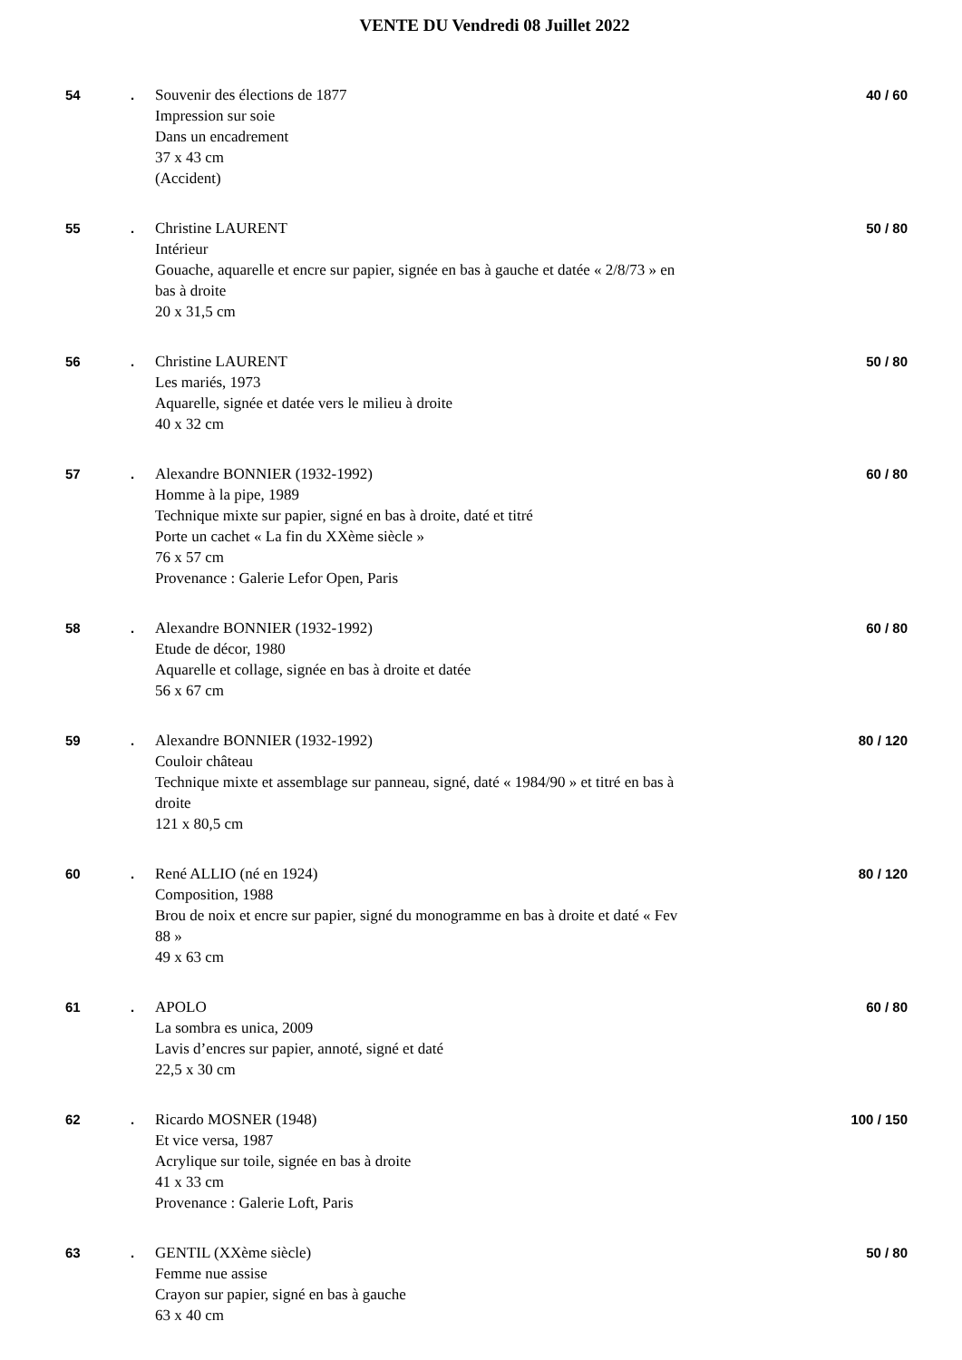VENTE DU Vendredi 08 Juillet 2022
54 . Souvenir des élections de 1877
Impression sur soie
Dans un encadrement
37 x 43 cm
(Accident)
40 / 60
55 . Christine LAURENT
Intérieur
Gouache, aquarelle et encre sur papier, signée en bas à gauche et datée « 2/8/73 » en bas à droite
20 x 31,5 cm
50 / 80
56 . Christine LAURENT
Les mariés, 1973
Aquarelle, signée et datée vers le milieu à droite
40 x 32 cm
50 / 80
57 . Alexandre BONNIER (1932-1992)
Homme à la pipe, 1989
Technique mixte sur papier, signé en bas à droite, daté et titré
Porte un cachet « La fin du XXème siècle »
76 x 57 cm
Provenance : Galerie Lefor Open, Paris
60 / 80
58 . Alexandre BONNIER (1932-1992)
Etude de décor, 1980
Aquarelle et collage, signée en bas à droite et datée
56 x 67 cm
60 / 80
59 . Alexandre BONNIER (1932-1992)
Couloir château
Technique mixte et assemblage sur panneau, signé, daté « 1984/90 » et titré en bas à droite
121 x 80,5 cm
80 / 120
60 . René ALLIO (né en 1924)
Composition, 1988
Brou de noix et encre sur papier, signé du monogramme en bas à droite et daté « Fev 88 »
49 x 63 cm
80 / 120
61 . APOLO
La sombra es unica, 2009
Lavis d’encres sur papier, annoté, signé et daté
22,5 x 30 cm
60 / 80
62 . Ricardo MOSNER (1948)
Et vice versa, 1987
Acrylique sur toile, signée en bas à droite
41 x 33 cm
Provenance : Galerie Loft, Paris
100 / 150
63 . GENTIL (XXème siècle)
Femme nue assise
Crayon sur papier, signé en bas à gauche
63 x 40 cm
50 / 80